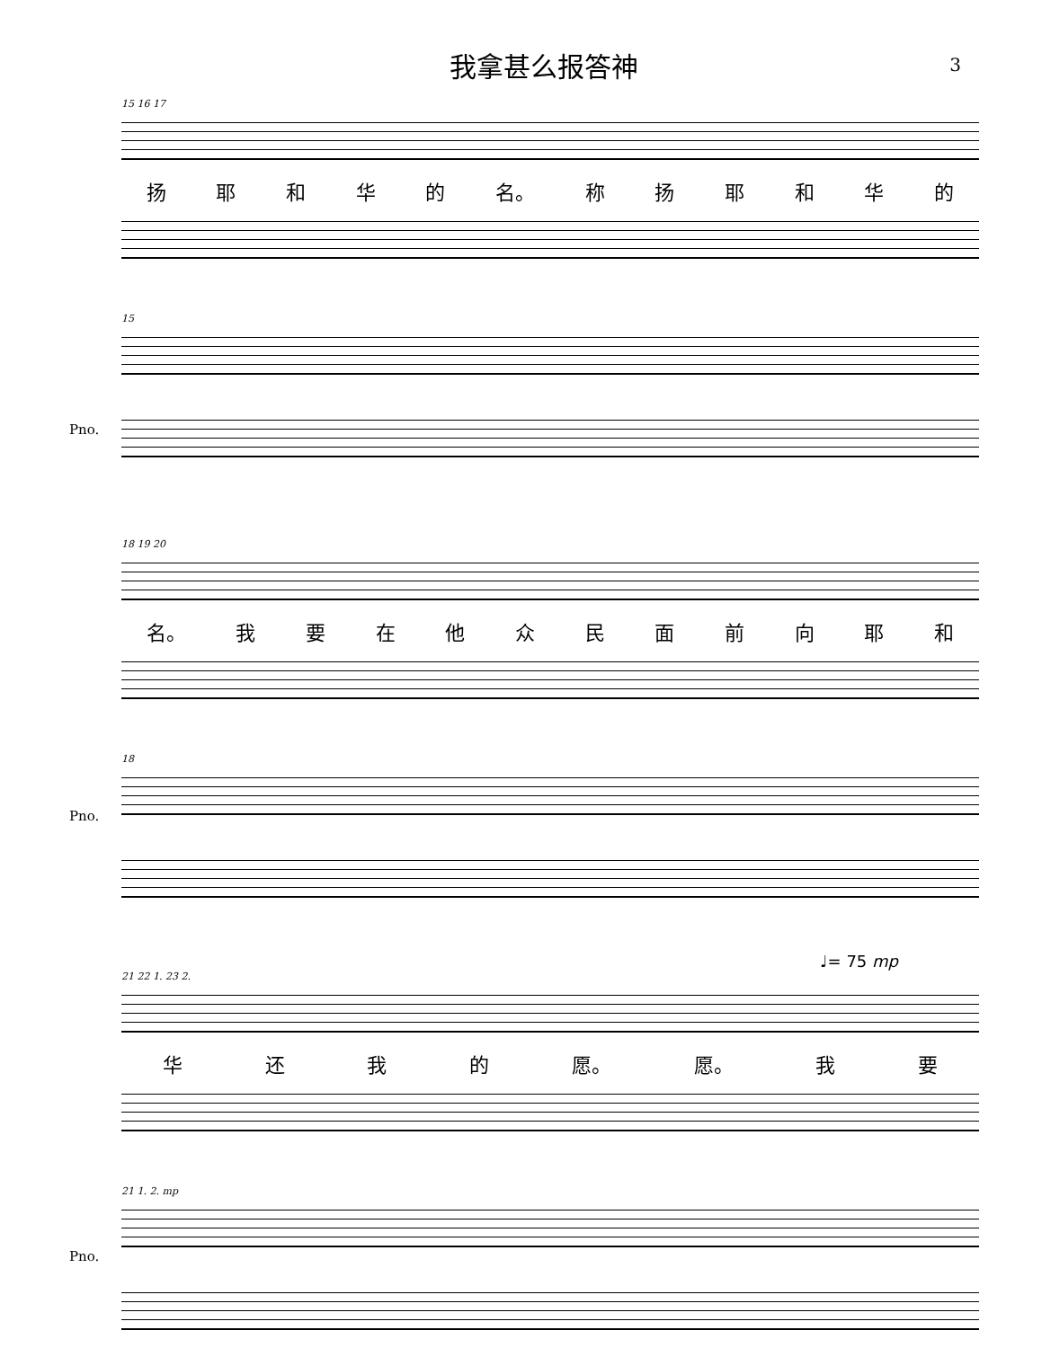我拿甚么报答神
3
15 16 17
扬耶和华的 名。 称扬耶和华的
15
Pno.
18 19 20
名。 我要在他众民面前向耶和
18
Pno.
♩= 75 mp
21 22 1. 23 2.
华还我的 愿。 愿。 我要
21 1. 2. mp
Pno.